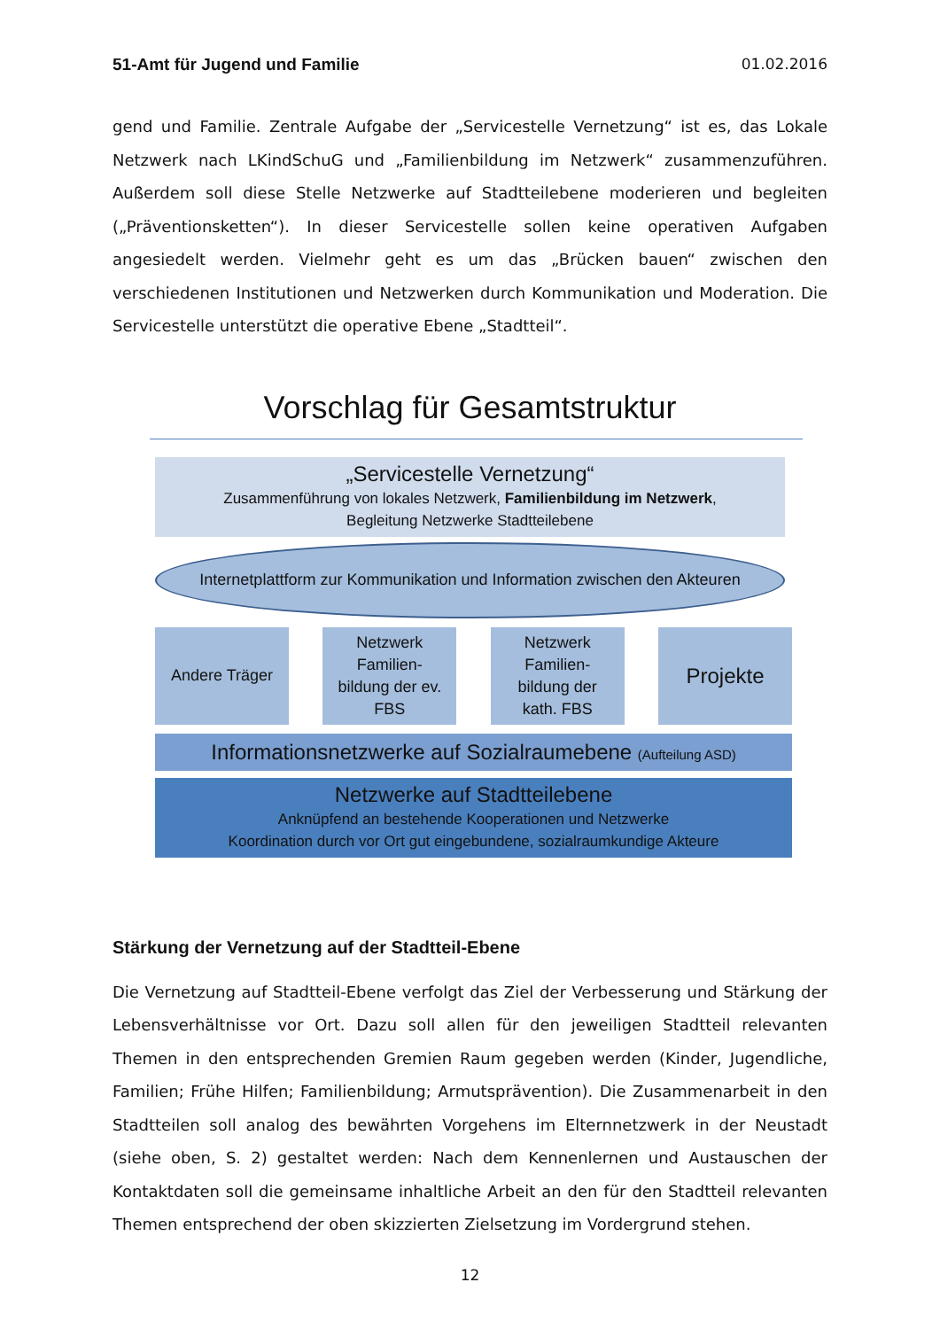51-Amt für Jugend und Familie 01.02.2016
gend und Familie. Zentrale Aufgabe der „Servicestelle Vernetzung“ ist es, das Lokale Netzwerk nach LKindSchuG und „Familienbildung im Netzwerk“ zusammenzuführen. Außerdem soll diese Stelle Netzwerke auf Stadtteilebene moderieren und begleiten („Präventionsketten“). In dieser Servicestelle sollen keine operativen Aufgaben angesiedelt werden. Vielmehr geht es um das „Brücken bauen“ zwischen den verschiedenen Institutionen und Netzwerken durch Kommunikation und Moderation. Die Servicestelle unterstützt die operative Ebene „Stadtteil“.
Vorschlag für Gesamtstruktur
„Servicestelle Vernetzung“
Zusammenführung von lokales Netzwerk, Familienbildung im Netzwerk,
Begleitung Netzwerke Stadtteilebene
Internetplattform zur Kommunikation und Information zwischen den Akteuren
Andere Träger Netzwerk
Familien-
bildung der ev.
FBS
Netzwerk
Familien-
bildung der
kath. FBS
Projekte
Informationsnetzwerke auf Sozialraumebene (Aufteilung ASD)
Netzwerke auf Stadtteilebene
Anknüpfend an bestehende Kooperationen und Netzwerke
Koordination durch vor Ort gut eingebundene, sozialraumkundige Akteure
Stärkung der Vernetzung auf der Stadtteil-Ebene
Die Vernetzung auf Stadtteil-Ebene verfolgt das Ziel der Verbesserung und Stärkung der Lebensverhältnisse vor Ort. Dazu soll allen für den jeweiligen Stadtteil relevanten Themen in den entsprechenden Gremien Raum gegeben werden (Kinder, Jugendliche, Familien; Frühe Hilfen; Familienbildung; Armutsprävention). Die Zusammenarbeit in den Stadtteilen soll analog des bewährten Vorgehens im Elternnetzwerk in der Neustadt (siehe oben, S. 2) gestaltet werden: Nach dem Kennenlernen und Austauschen der Kontaktdaten soll die gemeinsame inhaltliche Arbeit an den für den Stadtteil relevanten Themen entsprechend der oben skizzierten Zielsetzung im Vordergrund stehen.
12